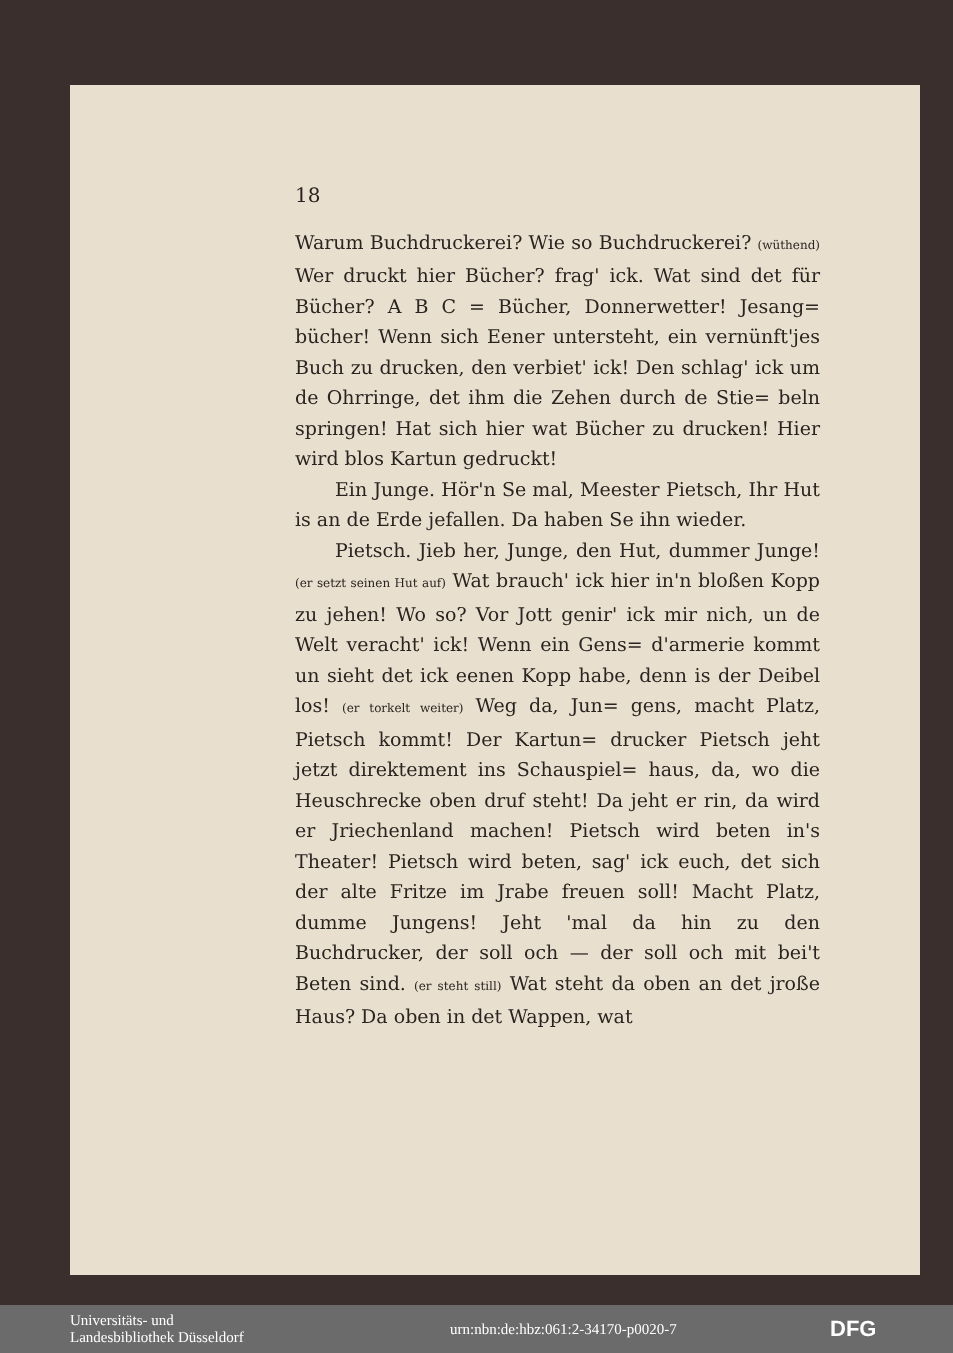18
Warum Buchdruckerei? Wie so Buchdruckerei? (wüthend) Wer druckt hier Bücher? frag' ick. Wat sind det für Bücher? A B C = Bücher, Donnerwetter! Jesang= bücher! Wenn sich Eener untersteht, ein vernünft'jes Buch zu drucken, den verbiet' ick! Den schlag' ick um de Ohrringe, det ihm die Zehen durch de Stie= beln springen! Hat sich hier wat Bücher zu drucken! Hier wird blos Kartun gedruckt!
Ein Junge. Hör'n Se mal, Meester Pietsch, Ihr Hut is an de Erde jefallen. Da haben Se ihn wieder.
Pietsch. Jieb her, Junge, den Hut, dummer Junge! (er setzt seinen Hut auf) Wat brauch' ick hier in'n bloßen Kopp zu jehen! Wo so? Vor Jott genir' ick mir nich, un de Welt veracht' ick! Wenn ein Gens= d'armerie kommt un sieht det ick eenen Kopp habe, denn is der Deibel los! (er torkelt weiter) Weg da, Jun= gens, macht Platz, Pietsch kommt! Der Kartun= drucker Pietsch jeht jetzt direktement ins Schauspiel= haus, da, wo die Heuschrecke oben druf steht! Da jeht er rin, da wird er Jriechenland machen! Pietsch wird beten in's Theater! Pietsch wird beten, sag' ick euch, det sich der alte Fritze im Jrabe freuen soll! Macht Platz, dumme Jungens! Jeht 'mal da hin zu den Buchdrucker, der soll och — der soll och mit bei't Beten sind. (er steht still) Wat steht da oben an det jroße Haus? Da oben in det Wappen, wat
Universitäts- und
Landesbibliothek Düsseldorf
urn:nbn:de:hbz:061:2-34170-p0020-7
DFG